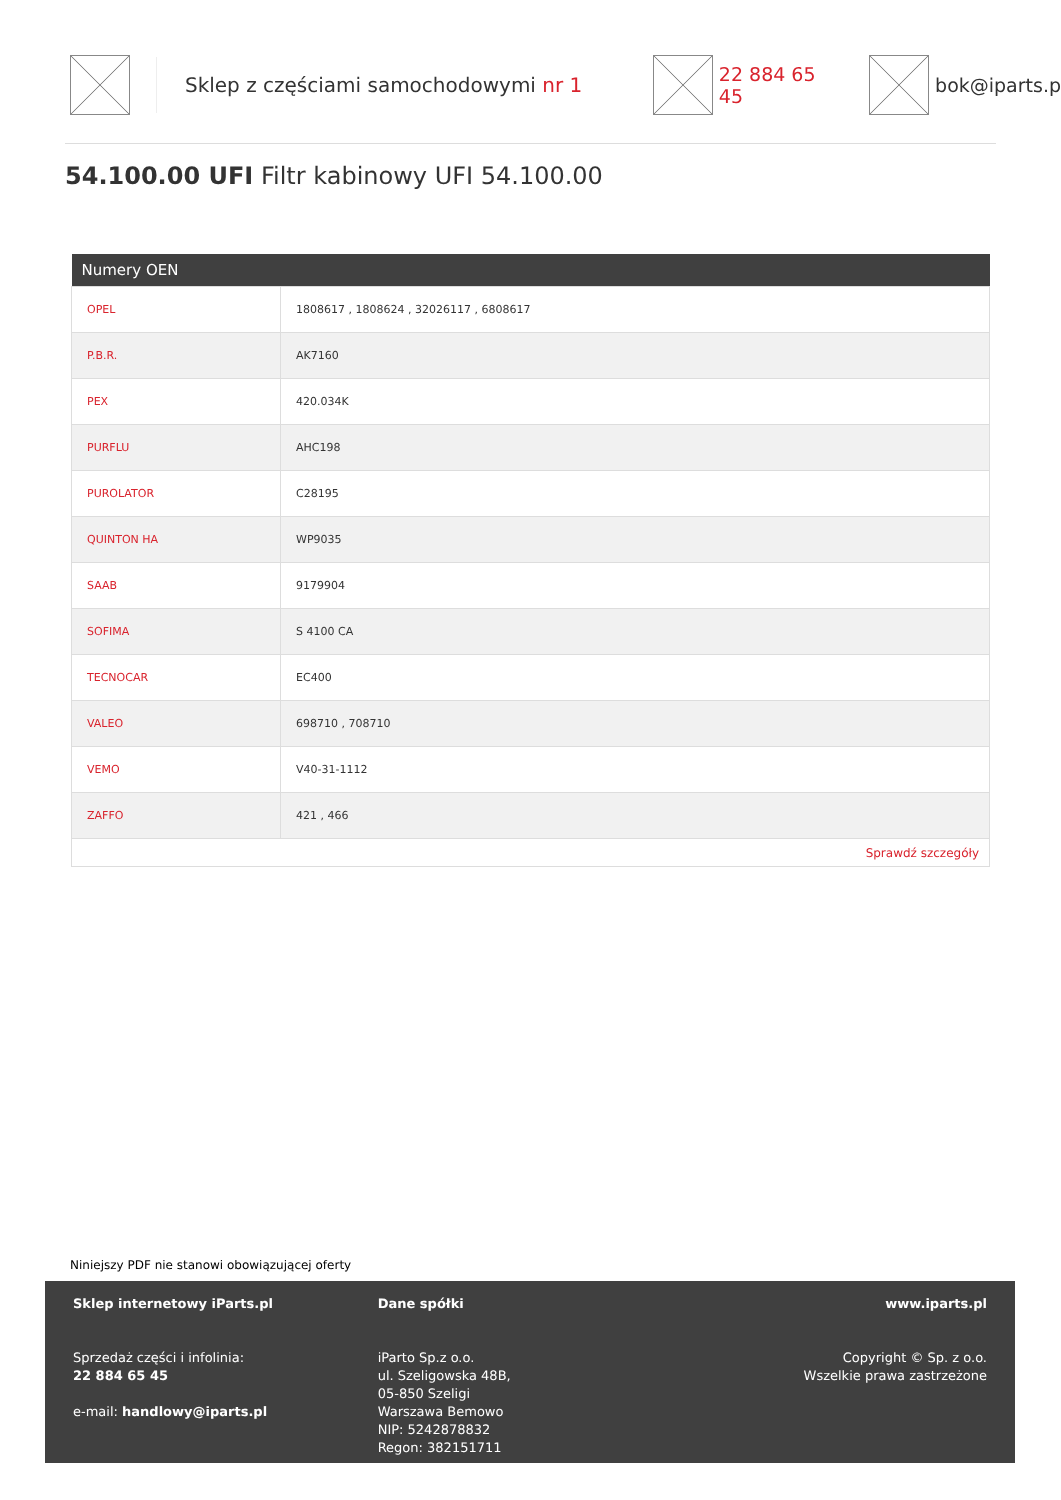Sklep z częściami samochodowymi nr 1 22 884 65 45 bok@iparts.p
54.100.00 UFI Filtr kabinowy UFI 54.100.00
| Numery OEN | |
| --- | --- |
| OPEL | 1808617 , 1808624 , 32026117 , 6808617 |
| P.B.R. | AK7160 |
| PEX | 420.034K |
| PURFLU | AHC198 |
| PUROLATOR | C28195 |
| QUINTON HA | WP9035 |
| SAAB | 9179904 |
| SOFIMA | S 4100 CA |
| TECNOCAR | EC400 |
| VALEO | 698710 , 708710 |
| VEMO | V40-31-1112 |
| ZAFFO | 421 , 466 |
| Sprawdź szczegóły | |
Niniejszy PDF nie stanowi obowiązującej oferty
Sklep internetowy iParts.pl
Sprzedaż części i infolinia:
22 884 65 45
e-mail: handlowy@iparts.pl
Dane spółki
iParto Sp.z o.o.
ul. Szeligowska 48B,
05-850 Szeligi
Warszawa Bemowo
NIP: 5242878832
Regon: 382151711
www.iparts.pl
Copyright © Sp. z o.o.
Wszelkie prawa zastrzeżone